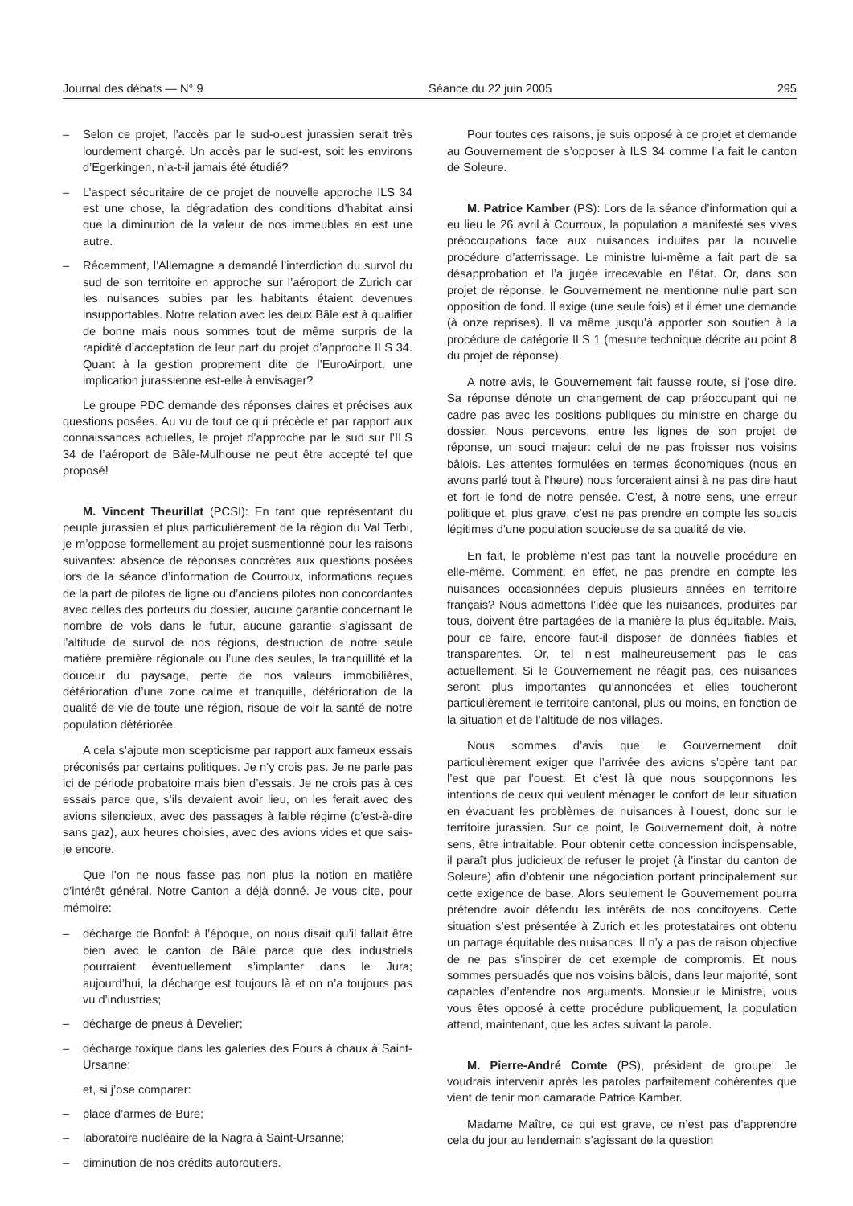Journal des débats — N° 9 Séance du 22 juin 2005 295
– Selon ce projet, l’accès par le sud-ouest jurassien serait très lourdement chargé. Un accès par le sud-est, soit les environs d’Egerkingen, n’a-t-il jamais été étudié?
– L’aspect sécuritaire de ce projet de nouvelle approche ILS 34 est une chose, la dégradation des conditions d’habitat ainsi que la diminution de la valeur de nos immeubles en est une autre.
– Récemment, l’Allemagne a demandé l’interdiction du survol du sud de son territoire en approche sur l’aéroport de Zurich car les nuisances subies par les habitants étaient devenues insupportables. Notre relation avec les deux Bâle est à qualifier de bonne mais nous sommes tout de même surpris de la rapidité d’acceptation de leur part du projet d’approche ILS 34. Quant à la gestion proprement dite de l’EuroAirport, une implication jurassienne est-elle à envisager?
Le groupe PDC demande des réponses claires et précises aux questions posées. Au vu de tout ce qui précède et par rapport aux connaissances actuelles, le projet d’approche par le sud sur l’ILS 34 de l’aéroport de Bâle-Mulhouse ne peut être accepté tel que proposé!
M. Vincent Theurillat (PCSI): En tant que représentant du peuple jurassien et plus particulièrement de la région du Val Terbi, je m’oppose formellement au projet susmentionné pour les raisons suivantes: absence de réponses concrètes aux questions posées lors de la séance d’information de Courroux, informations reçues de la part de pilotes de ligne ou d’anciens pilotes non concordantes avec celles des porteurs du dossier, aucune garantie concernant le nombre de vols dans le futur, aucune garantie s’agissant de l’altitude de survol de nos régions, destruction de notre seule matière première régionale ou l’une des seules, la tranquillité et la douceur du paysage, perte de nos valeurs immobilières, détérioration d’une zone calme et tranquille, détérioration de la qualité de vie de toute une région, risque de voir la santé de notre population détériorée.
A cela s’ajoute mon scepticisme par rapport aux fameux essais préconisés par certains politiques. Je n’y crois pas. Je ne parle pas ici de période probatoire mais bien d’essais. Je ne crois pas à ces essais parce que, s’ils devaient avoir lieu, on les ferait avec des avions silencieux, avec des passages à faible régime (c’est-à-dire sans gaz), aux heures choisies, avec des avions vides et que sais-je encore.
Que l’on ne nous fasse pas non plus la notion en matière d’intérêt général. Notre Canton a déjà donné. Je vous cite, pour mémoire:
– décharge de Bonfol: à l’époque, on nous disait qu’il fallait être bien avec le canton de Bâle parce que des industriels pourraient éventuellement s’implanter dans le Jura; aujourd’hui, la décharge est toujours là et on n’a toujours pas vu d’industries;
– décharge de pneus à Develier;
– décharge toxique dans les galeries des Fours à chaux à Saint-Ursanne;
et, si j’ose comparer:
– place d’armes de Bure;
– laboratoire nucléaire de la Nagra à Saint-Ursanne;
– diminution de nos crédits autoroutiers.
Pour toutes ces raisons, je suis opposé à ce projet et demande au Gouvernement de s’opposer à ILS 34 comme l’a fait le canton de Soleure.
M. Patrice Kamber (PS): Lors de la séance d’information qui a eu lieu le 26 avril à Courroux, la population a manifesté ses vives préoccupations face aux nuisances induites par la nouvelle procédure d’atterrissage. Le ministre lui-même a fait part de sa désapprobation et l’a jugée irrecevable en l’état. Or, dans son projet de réponse, le Gouvernement ne mentionne nulle part son opposition de fond. Il exige (une seule fois) et il émet une demande (à onze reprises). Il va même jusqu’à apporter son soutien à la procédure de catégorie ILS 1 (mesure technique décrite au point 8 du projet de réponse).
A notre avis, le Gouvernement fait fausse route, si j’ose dire. Sa réponse dénote un changement de cap préoccupant qui ne cadre pas avec les positions publiques du ministre en charge du dossier. Nous percevons, entre les lignes de son projet de réponse, un souci majeur: celui de ne pas froisser nos voisins bâlois. Les attentes formulées en termes économiques (nous en avons parlé tout à l’heure) nous forceraient ainsi à ne pas dire haut et fort le fond de notre pensée. C’est, à notre sens, une erreur politique et, plus grave, c’est ne pas prendre en compte les soucis légitimes d’une population soucieuse de sa qualité de vie.
En fait, le problème n’est pas tant la nouvelle procédure en elle-même. Comment, en effet, ne pas prendre en compte les nuisances occasionnées depuis plusieurs années en territoire français? Nous admettons l’idée que les nuisances, produites par tous, doivent être partagées de la manière la plus équitable. Mais, pour ce faire, encore faut-il disposer de données fiables et transparentes. Or, tel n’est malheureusement pas le cas actuellement. Si le Gouvernement ne réagit pas, ces nuisances seront plus importantes qu’annoncées et elles toucheront particulièrement le territoire cantonal, plus ou moins, en fonction de la situation et de l’altitude de nos villages.
Nous sommes d’avis que le Gouvernement doit particulièrement exiger que l’arrivée des avions s’opère tant par l’est que par l’ouest. Et c’est là que nous soupçonnons les intentions de ceux qui veulent ménager le confort de leur situation en évacuant les problèmes de nuisances à l’ouest, donc sur le territoire jurassien. Sur ce point, le Gouvernement doit, à notre sens, être intraitable. Pour obtenir cette concession indispensable, il paraît plus judicieux de refuser le projet (à l’instar du canton de Soleure) afin d’obtenir une négociation portant principalement sur cette exigence de base. Alors seulement le Gouvernement pourra prétendre avoir défendu les intérêts de nos concitoyens. Cette situation s’est présentée à Zurich et les protestataires ont obtenu un partage équitable des nuisances. Il n’y a pas de raison objective de ne pas s’inspirer de cet exemple de compromis. Et nous sommes persuadés que nos voisins bâlois, dans leur majorité, sont capables d’entendre nos arguments. Monsieur le Ministre, vous vous êtes opposé à cette procédure publiquement, la population attend, maintenant, que les actes suivant la parole.
M. Pierre-André Comte (PS), président de groupe: Je voudrais intervenir après les paroles parfaitement cohérentes que vient de tenir mon camarade Patrice Kamber.
Madame Maître, ce qui est grave, ce n’est pas d’apprendre cela du jour au lendemain s’agissant de la question